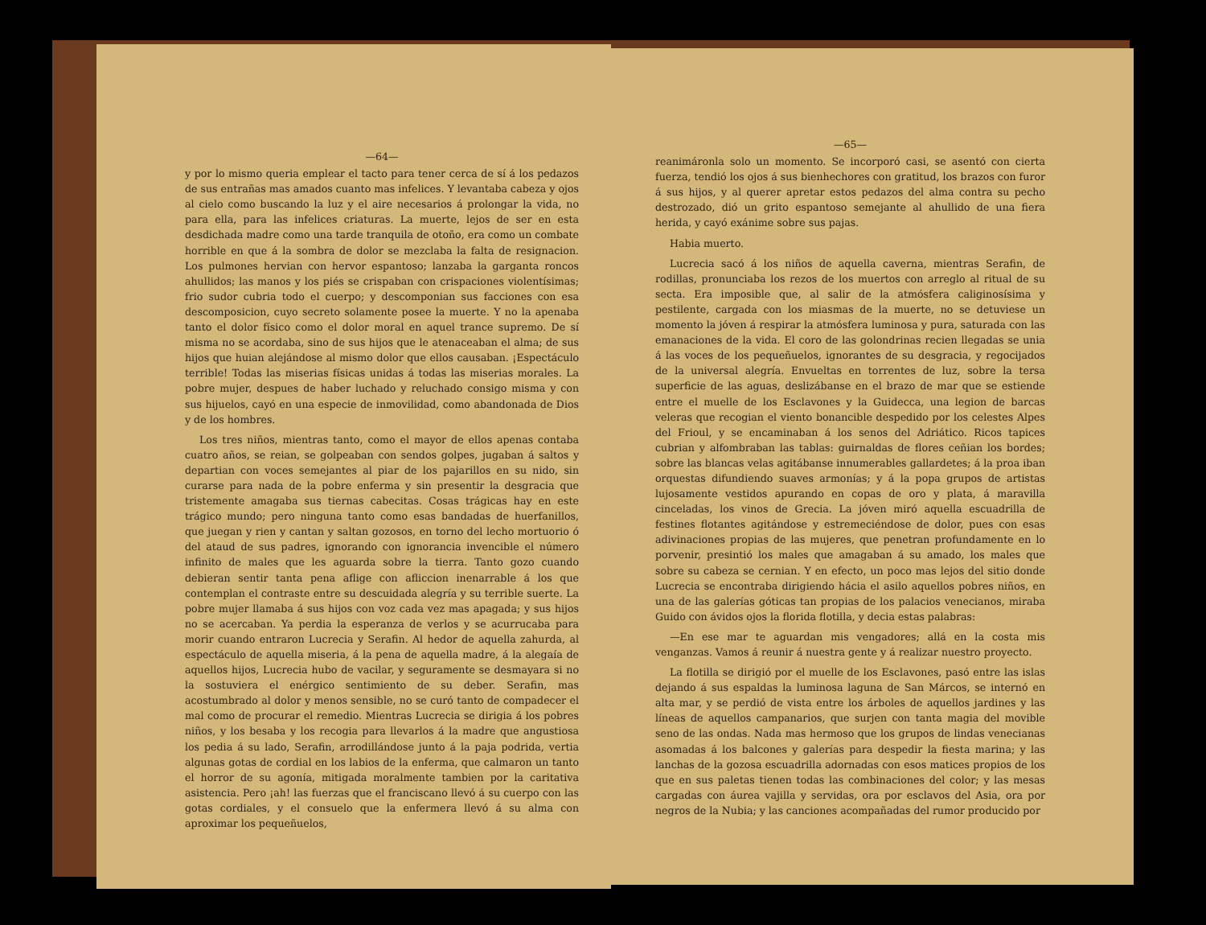—64—
y por lo mismo queria emplear el tacto para tener cerca de sí á los pedazos de sus entrañas mas amados cuanto mas infelices. Y levantaba cabeza y ojos al cielo como buscando la luz y el aire necesarios á prolongar la vida, no para ella, para las infelices criaturas. La muerte, lejos de ser en esta desdichada madre como una tarde tranquila de otoño, era como un combate horrible en que á la sombra de dolor se mezclaba la falta de resignacion. Los pulmones hervian con hervor espantoso; lanzaba la garganta roncos ahullidos; las manos y los piés se crispaban con crispaciones violentísimas; frio sudor cubria todo el cuerpo; y descomponian sus facciones con esa descomposicion, cuyo secreto solamente posee la muerte. Y no la apenaba tanto el dolor físico como el dolor moral en aquel trance supremo. De sí misma no se acordaba, sino de sus hijos que le atenaceaban el alma; de sus hijos que huian alejándose al mismo dolor que ellos causaban. ¡Espectáculo terrible! Todas las miserias físicas unidas á todas las miserias morales. La pobre mujer, despues de haber luchado y reluchado consigo misma y con sus hijuelos, cayó en una especie de inmovilidad, como abandonada de Dios y de los hombres.
Los tres niños, mientras tanto, como el mayor de ellos apenas contaba cuatro años, se reian, se golpeaban con sendos golpes, jugaban á saltos y departian con voces semejantes al piar de los pajarillos en su nido, sin curarse para nada de la pobre enferma y sin presentir la desgracia que tristemente amagaba sus tiernas cabecitas. Cosas trágicas hay en este trágico mundo; pero ninguna tanto como esas bandadas de huerfanillos, que juegan y rien y cantan y saltan gozosos, en torno del lecho mortuorio ó del ataud de sus padres, ignorando con ignorancia invencible el número infinito de males que les aguarda sobre la tierra. Tanto gozo cuando debieran sentir tanta pena aflige con afliccion inenarrable á los que contemplan el contraste entre su descuidada alegría y su terrible suerte. La pobre mujer llamaba á sus hijos con voz cada vez mas apagada; y sus hijos no se acercaban. Ya perdia la esperanza de verlos y se acurrucaba para morir cuando entraron Lucrecia y Serafin. Al hedor de aquella zahurda, al espectáculo de aquella miseria, á la pena de aquella madre, á la alegaía de aquellos hijos, Lucrecia hubo de vacilar, y seguramente se desmayara si no la sostuviera el enérgico sentimiento de su deber. Serafin, mas acostumbrado al dolor y menos sensible, no se curó tanto de compadecer el mal como de procurar el remedio. Mientras Lucrecia se dirigia á los pobres niños, y los besaba y los recogia para llevarlos á la madre que angustiosa los pedia á su lado, Serafin, arrodillándose junto á la paja podrida, vertia algunas gotas de cordial en los labios de la enferma, que calmaron un tanto el horror de su agonía, mitigada moralmente tambien por la caritativa asistencia. Pero ¡ah! las fuerzas que el franciscano llevó á su cuerpo con las gotas cordiales, y el consuelo que la enfermera llevó á su alma con aproximar los pequeñuelos,
—65—
reanimáronla solo un momento. Se incorporó casi, se asentó con cierta fuerza, tendió los ojos á sus bienhechores con gratitud, los brazos con furor á sus hijos, y al querer apretar estos pedazos del alma contra su pecho destrozado, dió un grito espantoso semejante al ahullido de una fiera herida, y cayó exánime sobre sus pajas.
Habia muerto.
Lucrecia sacó á los niños de aquella caverna, mientras Serafin, de rodillas, pronunciaba los rezos de los muertos con arreglo al ritual de su secta. Era imposible que, al salir de la atmósfera caliginosísima y pestilente, cargada con los miasmas de la muerte, no se detuviese un momento la jóven á respirar la atmósfera luminosa y pura, saturada con las emanaciones de la vida. El coro de las golondrinas recien llegadas se unia á las voces de los pequeñuelos, ignorantes de su desgracia, y regocijados de la universal alegría. Envueltas en torrentes de luz, sobre la tersa superficie de las aguas, deslizábanse en el brazo de mar que se estiende entre el muelle de los Esclavones y la Guidecca, una legion de barcas veleras que recogian el viento bonancible despedido por los celestes Alpes del Frioul, y se encaminaban á los senos del Adriático. Ricos tapices cubrian y alfombraban las tablas: guirnaldas de flores ceñian los bordes; sobre las blancas velas agitábanse innumerables gallardetes; á la proa iban orquestas difundiendo suaves armonías; y á la popa grupos de artistas lujosamente vestidos apurando en copas de oro y plata, á maravilla cinceladas, los vinos de Grecia. La jóven miró aquella escuadrilla de festines flotantes agitándose y estremeciéndose de dolor, pues con esas adivinaciones propias de las mujeres, que penetran profundamente en lo porvenir, presintió los males que amagaban á su amado, los males que sobre su cabeza se cernian. Y en efecto, un poco mas lejos del sitio donde Lucrecia se encontraba dirigiendo hácia el asilo aquellos pobres niños, en una de las galerías góticas tan propias de los palacios venecianos, miraba Guido con ávidos ojos la florida flotilla, y decia estas palabras:
—En ese mar te aguardan mis vengadores; allá en la costa mis venganzas. Vamos á reunir á nuestra gente y á realizar nuestro proyecto.
La flotilla se dirigió por el muelle de los Esclavones, pasó entre las islas dejando á sus espaldas la luminosa laguna de San Márcos, se internó en alta mar, y se perdió de vista entre los árboles de aquellos jardines y las líneas de aquellos campanarios, que surjen con tanta magia del movible seno de las ondas. Nada mas hermoso que los grupos de lindas venecianas asomadas á los balcones y galerías para despedir la fiesta marina; y las lanchas de la gozosa escuadrilla adornadas con esos matices propios de los que en sus paletas tienen todas las combinaciones del color; y las mesas cargadas con áurea vajilla y servidas, ora por esclavos del Asia, ora por negros de la Nubia; y las canciones acompañadas del rumor producido por